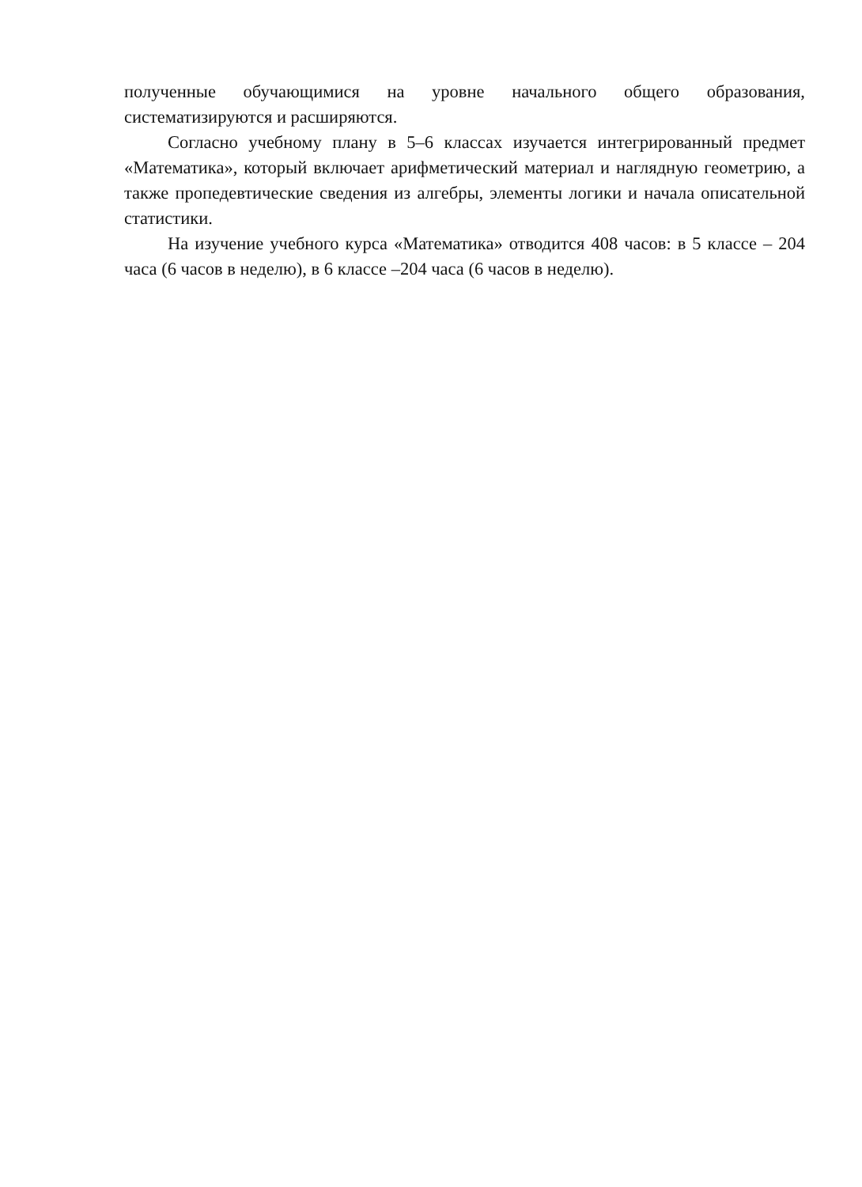полученные обучающимися на уровне начального общего образования, систематизируются и расширяются.
Согласно учебному плану в 5–6 классах изучается интегрированный предмет «Математика», который включает арифметический материал и наглядную геометрию, а также пропедевтические сведения из алгебры, элементы логики и начала описательной статистики.
На изучение учебного курса «Математика» отводится 408 часов: в 5 классе – 204 часа (6 часов в неделю), в 6 классе –204 часа (6 часов в неделю).